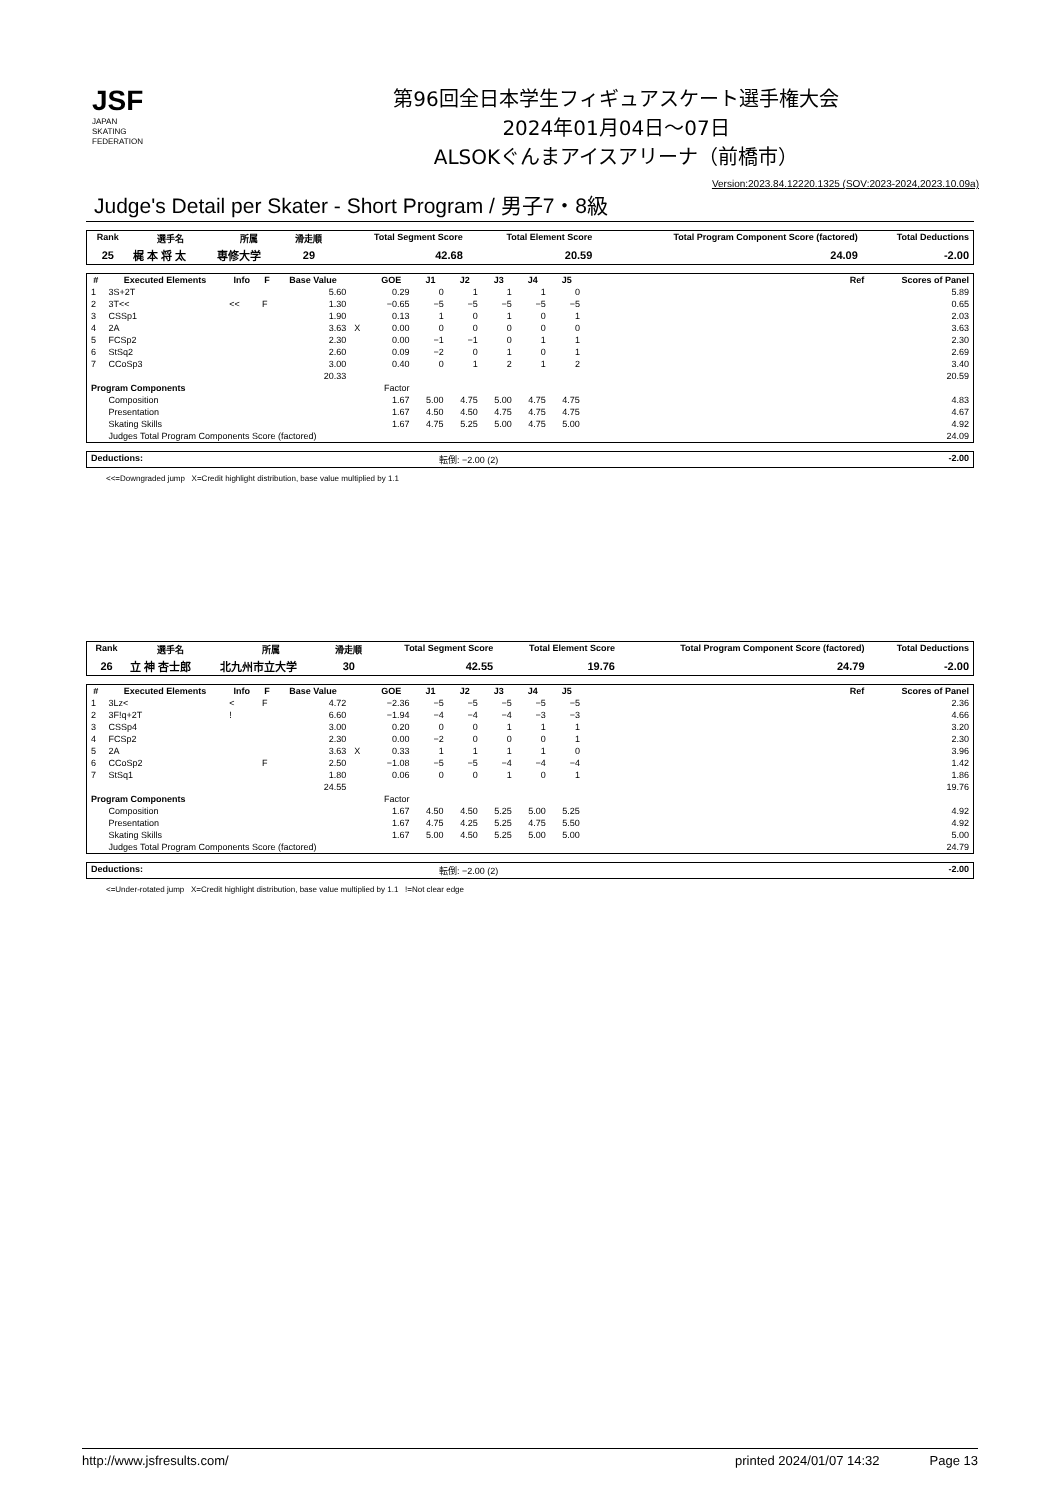JSF
JAPAN
SKATING
FEDERATION
第96回全日本学生フィギュアスケート選手権大会
2024年01月04日～07日
ALSOKぐんまアイスアリーナ（前橋市）
Version:2023.84.12220.1325 (SOV:2023-2024,2023.10.09a)
Judge's Detail per Skater - Short Program / 男子7・8級
| Rank | 選手名 | 所属 | 滑走順 | Total Segment Score | Total Element Score | Total Program Component Score (factored) | Total Deductions |
| --- | --- | --- | --- | --- | --- | --- | --- |
| 25 | 梶 本 将 太 | 専修大学 | 29 | 42.68 | 20.59 | 24.09 | -2.00 |
| # | Executed Elements | Info | F | Base Value | | GOE | J1 | J2 | J3 | J4 | J5 | | Ref | Scores of Panel |
| --- | --- | --- | --- | --- | --- | --- | --- | --- | --- | --- | --- | --- | --- | --- |
| 1 | 3S+2T | | | 5.60 | | 0.29 | 0 | 1 | 1 | 1 | 0 | | | 5.89 |
| 2 | 3T<< | << | F | 1.30 | | −0.65 | −5 | −5 | −5 | −5 | −5 | | | 0.65 |
| 3 | CSSp1 | | | 1.90 | | 0.13 | 1 | 0 | 1 | 0 | 1 | | | 2.03 |
| 4 | 2A | | | 3.63 | X | 0.00 | 0 | 0 | 0 | 0 | 0 | | | 3.63 |
| 5 | FCSp2 | | | 2.30 | | 0.00 | −1 | −1 | 0 | 1 | 1 | | | 2.30 |
| 6 | StSq2 | | | 2.60 | | 0.09 | −2 | 0 | 1 | 0 | 1 | | | 2.69 |
| 7 | CCoSp3 | | | 3.00 | | 0.40 | 0 | 1 | 2 | 1 | 2 | | | 3.40 |
| | | | | 20.33 | | | | | | | | | | 20.59 |
| Program Components | | | | | | Factor | | | | | | | | |
| | Composition | | | | | 1.67 | 5.00 | 4.75 | 5.00 | 4.75 | 4.75 | | | 4.83 |
| | Presentation | | | | | 1.67 | 4.50 | 4.50 | 4.75 | 4.75 | 4.75 | | | 4.67 |
| | Skating Skills | | | | | 1.67 | 4.75 | 5.25 | 5.00 | 4.75 | 5.00 | | | 4.92 |
| | Judges Total Program Components Score (factored) | | | | | | | | | | | | | 24.09 |
| Deductions: | 転倒: −2.00 (2) | -2.00 |
<<=Downgraded jump X=Credit highlight distribution, base value multiplied by 1.1
| Rank | 選手名 | 所属 | 滑走順 | Total Segment Score | Total Element Score | Total Program Component Score (factored) | Total Deductions |
| --- | --- | --- | --- | --- | --- | --- | --- |
| 26 | 立 神 杏士郎 | 北九州市立大学 | 30 | 42.55 | 19.76 | 24.79 | -2.00 |
| # | Executed Elements | Info | F | Base Value | | GOE | J1 | J2 | J3 | J4 | J5 | | Ref | Scores of Panel |
| --- | --- | --- | --- | --- | --- | --- | --- | --- | --- | --- | --- | --- | --- | --- |
| 1 | 3Lz< | < | F | 4.72 | | −2.36 | −5 | −5 | −5 | −5 | −5 | | | 2.36 |
| 2 | 3F!q+2T | ! | | 6.60 | | −1.94 | −4 | −4 | −4 | −3 | −3 | | | 4.66 |
| 3 | CSSp4 | | | 3.00 | | 0.20 | 0 | 0 | 1 | 1 | 1 | | | 3.20 |
| 4 | FCSp2 | | | 2.30 | | 0.00 | −2 | 0 | 0 | 0 | 1 | | | 2.30 |
| 5 | 2A | | | 3.63 | X | 0.33 | 1 | 1 | 1 | 1 | 0 | | | 3.96 |
| 6 | CCoSp2 | | F | 2.50 | | −1.08 | −5 | −5 | −4 | −4 | −4 | | | 1.42 |
| 7 | StSq1 | | | 1.80 | | 0.06 | 0 | 0 | 1 | 0 | 1 | | | 1.86 |
| | | | | 24.55 | | | | | | | | | | 19.76 |
| Program Components | | | | | | Factor | | | | | | | | |
| | Composition | | | | | 1.67 | 4.50 | 4.50 | 5.25 | 5.00 | 5.25 | | | 4.92 |
| | Presentation | | | | | 1.67 | 4.75 | 4.25 | 5.25 | 4.75 | 5.50 | | | 4.92 |
| | Skating Skills | | | | | 1.67 | 5.00 | 4.50 | 5.25 | 5.00 | 5.00 | | | 5.00 |
| | Judges Total Program Components Score (factored) | | | | | | | | | | | | | 24.79 |
| Deductions: | 転倒: −2.00 (2) | -2.00 |
<=Under-rotated jump X=Credit highlight distribution, base value multiplied by 1.1 !=Not clear edge
http://www.jsfresults.com/ printed 2024/01/07 14:32 Page 13